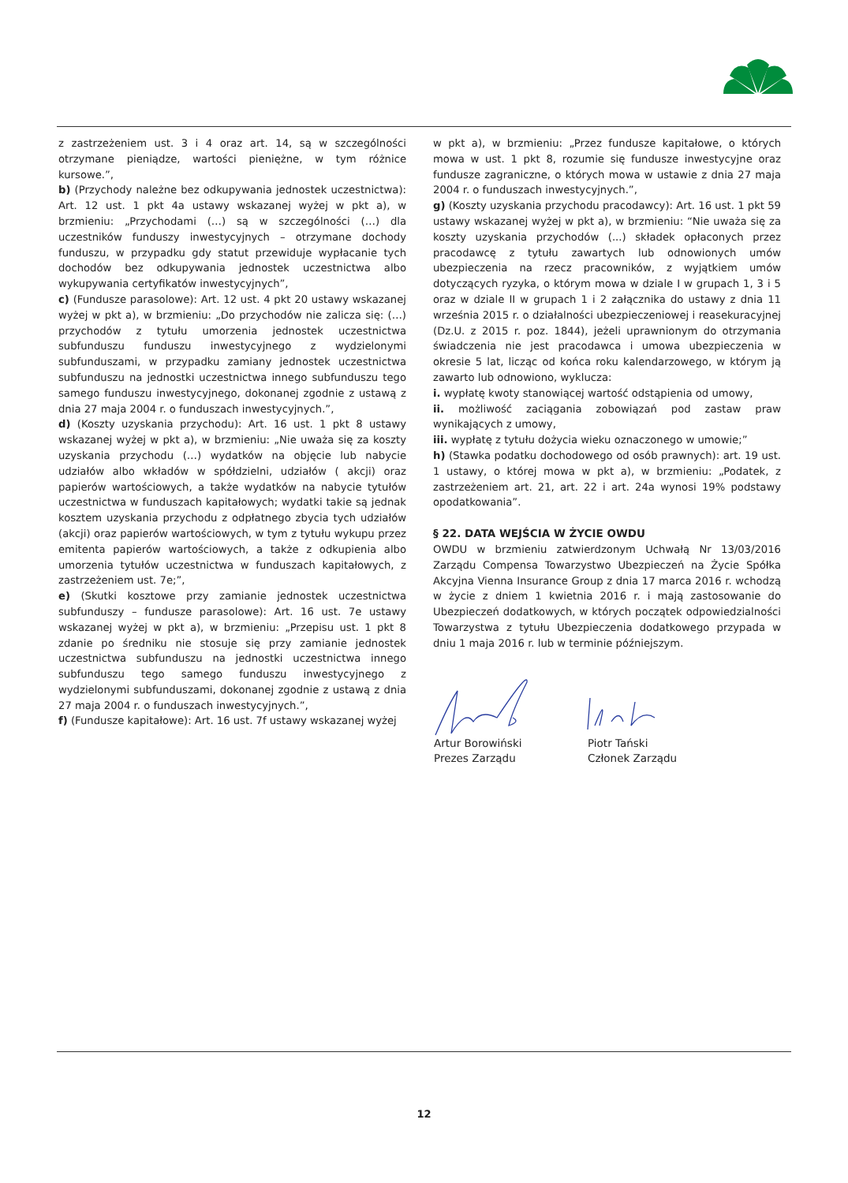z zastrzeżeniem ust. 3 i 4 oraz art. 14, są w szczególności otrzymane pieniądze, wartości pieniężne, w tym różnice kursowe.”,
b) (Przychody należne bez odkupywania jednostek uczestnictwa): Art. 12 ust. 1 pkt 4a ustawy wskazanej wyżej w pkt a), w brzmieniu: „Przychodami (…) są w szczególności (…) dla uczestników funduszy inwestycyjnych – otrzymane dochody funduszu, w przypadku gdy statut przewiduje wypłacanie tych dochodów bez odkupywania jednostek uczestnictwa albo wykupywania certyfikatów inwestycyjnych”,
c) (Fundusze parasolowe): Art. 12 ust. 4 pkt 20 ustawy wskazanej wyżej w pkt a), w brzmieniu: „Do przychodów nie zalicza się: (…) przychodów z tytułu umorzenia jednostek uczestnictwa subfunduszu funduszu inwestycyjnego z wydzielonymi subfunduszami, w przypadku zamiany jednostek uczestnictwa subfunduszu na jednostki uczestnictwa innego subfunduszu tego samego funduszu inwestycyjnego, dokonanej zgodnie z ustawą z dnia 27 maja 2004 r. o funduszach inwestycyjnych.”,
d) (Koszty uzyskania przychodu): Art. 16 ust. 1 pkt 8 ustawy wskazanej wyżej w pkt a), w brzmieniu: „Nie uważa się za koszty uzyskania przychodu (…) wydatków na objęcie lub nabycie udziałów albo wkładów w spółdzielni, udziałów ( akcji) oraz papierów wartościowych, a także wydatków na nabycie tytułów uczestnictwa w funduszach kapitałowych; wydatki takie są jednak kosztem uzyskania przychodu z odpłatnego zbycia tych udziałów (akcji) oraz papierów wartościowych, w tym z tytułu wykupu przez emitenta papierów wartościowych, a także z odkupienia albo umorzenia tytułów uczestnictwa w funduszach kapitałowych, z zastrzeżeniem ust. 7e;”,
e) (Skutki kosztowe przy zamianie jednostek uczestnictwa subfunduszy – fundusze parasolowe): Art. 16 ust. 7e ustawy wskazanej wyżej w pkt a), w brzmieniu: „Przepisu ust. 1 pkt 8 zdanie po średniku nie stosuje się przy zamianie jednostek uczestnictwa subfunduszu na jednostki uczestnictwa innego subfunduszu tego samego funduszu inwestycyjnego z wydzielonymi subfunduszami, dokonanej zgodnie z ustawą z dnia 27 maja 2004 r. o funduszach inwestycyjnych.”,
f) (Fundusze kapitałowe): Art. 16 ust. 7f ustawy wskazanej wyżej
w pkt a), w brzmieniu: „Przez fundusze kapitałowe, o których mowa w ust. 1 pkt 8, rozumie się fundusze inwestycyjne oraz fundusze zagraniczne, o których mowa w ustawie z dnia 27 maja 2004 r. o funduszach inwestycyjnych.”,
g) (Koszty uzyskania przychodu pracodawcy): Art. 16 ust. 1 pkt 59 ustawy wskazanej wyżej w pkt a), w brzmieniu: “Nie uważa się za koszty uzyskania przychodów (...) składek opłaconych przez pracodawcę z tytułu zawartych lub odnowionych umów ubezpieczenia na rzecz pracowników, z wyjątkiem umów dotyczących ryzyka, o którym mowa w dziale I w grupach 1, 3 i 5 oraz w dziale II w grupach 1 i 2 załącznika do ustawy z dnia 11 września 2015 r. o działalności ubezpieczeniowej i reasekuracyjnej (Dz.U. z 2015 r. poz. 1844), jeżeli uprawnionym do otrzymania świadczenia nie jest pracodawca i umowa ubezpieczenia w okresie 5 lat, licząc od końca roku kalendarzowego, w którym ją zawarto lub odnowiono, wyklucza:
i. wypłatę kwoty stanowiącej wartość odstąpienia od umowy,
ii. możliwość zaciągania zobowiązań pod zastaw praw wynikających z umowy,
iii. wypłatę z tytułu dożycia wieku oznaczonego w umowie;”
h) (Stawka podatku dochodowego od osób prawnych): art. 19 ust. 1 ustawy, o której mowa w pkt a), w brzmieniu: „Podatek, z zastrzeżeniem art. 21, art. 22 i art. 24a wynosi 19% podstawy opodatkowania”.
§ 22. DATA WEJŚCIA W ŻYCIE OWDU
OWDU w brzmieniu zatwierdzonym Uchwałą Nr 13/03/2016 Zarządu Compensa Towarzystwo Ubezpieczeń na Życie Spółka Akcyjna Vienna Insurance Group z dnia 17 marca 2016 r. wchodzą w życie z dniem 1 kwietnia 2016 r. i mają zastosowanie do Ubezpieczeń dodatkowych, w których początek odpowiedzialności Towarzystwa z tytułu Ubezpieczenia dodatkowego przypada w dniu 1 maja 2016 r. lub w terminie późniejszym.
Artur Borowiński
Prezes Zarządu
Piotr Tański
Członek Zarządu
12